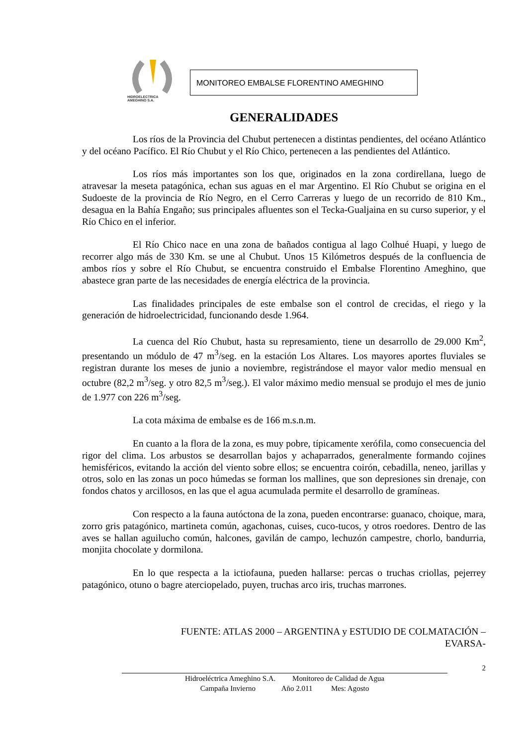HIDROELECTRICA
AMEGHINO S.A.
MONITOREO EMBALSE FLORENTINO AMEGHINO
GENERALIDADES
Los ríos de la Provincia del Chubut pertenecen a distintas pendientes, del océano Atlántico y del océano Pacífico. El Río Chubut y el Río Chico, pertenecen a las pendientes del Atlántico.
Los ríos más importantes son los que, originados en la zona cordirellana, luego de atravesar la meseta patagónica, echan sus aguas en el mar Argentino. El Río Chubut se origina en el Sudoeste de la provincia de Río Negro, en el Cerro Carreras y luego de un recorrido de 810 Km., desagua en la Bahía Engaño; sus principales afluentes son el Tecka-Gualjaina en su curso superior, y el Río Chico en el inferior.
El Río Chico nace en una zona de bañados contigua al lago Colhué Huapi, y luego de recorrer algo más de 330 Km. se une al Chubut. Unos 15 Kilómetros después de la confluencia de ambos ríos y sobre el Río Chubut, se encuentra construido el Embalse Florentino Ameghino, que abastece gran parte de las necesidades de energía eléctrica de la provincia.
Las finalidades principales de este embalse son el control de crecidas, el riego y la generación de hidroelectricidad, funcionando desde 1.964.
La cuenca del Río Chubut, hasta su represamiento, tiene un desarrollo de 29.000 Km<sup>2</sup>, presentando un módulo de 47 m<sup>3</sup>/seg. en la estación Los Altares. Los mayores aportes fluviales se registran durante los meses de junio a noviembre, registrándose el mayor valor medio mensual en octubre (82,2 m<sup>3</sup>/seg. y otro 82,5 m<sup>3</sup>/seg.). El valor máximo medio mensual se produjo el mes de junio de 1.977 con 226 m<sup>3</sup>/seg.
La cota máxima de embalse es de 166 m.s.n.m.
En cuanto a la flora de la zona, es muy pobre, típicamente xerófila, como consecuencia del rigor del clima. Los arbustos se desarrollan bajos y achaparrados, generalmente formando cojines hemisféricos, evitando la acción del viento sobre ellos; se encuentra coirón, cebadilla, neneo, jarillas y otros, solo en las zonas un poco húmedas se forman los mallines, que son depresiones sin drenaje, con fondos chatos y arcillosos, en las que el agua acumulada permite el desarrollo de gramíneas.
Con respecto a la fauna autóctona de la zona, pueden encontrarse: guanaco, choique, mara, zorro gris patagónico, martineta común, agachonas, cuises, cuco-tucos, y otros roedores. Dentro de las aves se hallan aguilucho común, halcones, gavilán de campo, lechuzón campestre, chorlo, bandurria, monjita chocolate y dormilona.
En lo que respecta a la ictiofauna, pueden hallarse: percas o truchas criollas, pejerrey patagónico, otuno o bagre aterciopelado, puyen, truchas arco iris, truchas marrones.
FUENTE: ATLAS 2000 – ARGENTINA y ESTUDIO DE COLMATACIÓN –
EVARSA-
2
Hidroeléctrica Ameghino S.A. Monitoreo de Calidad de Agua
Campaña Invierno Año 2.011 Mes: Agosto